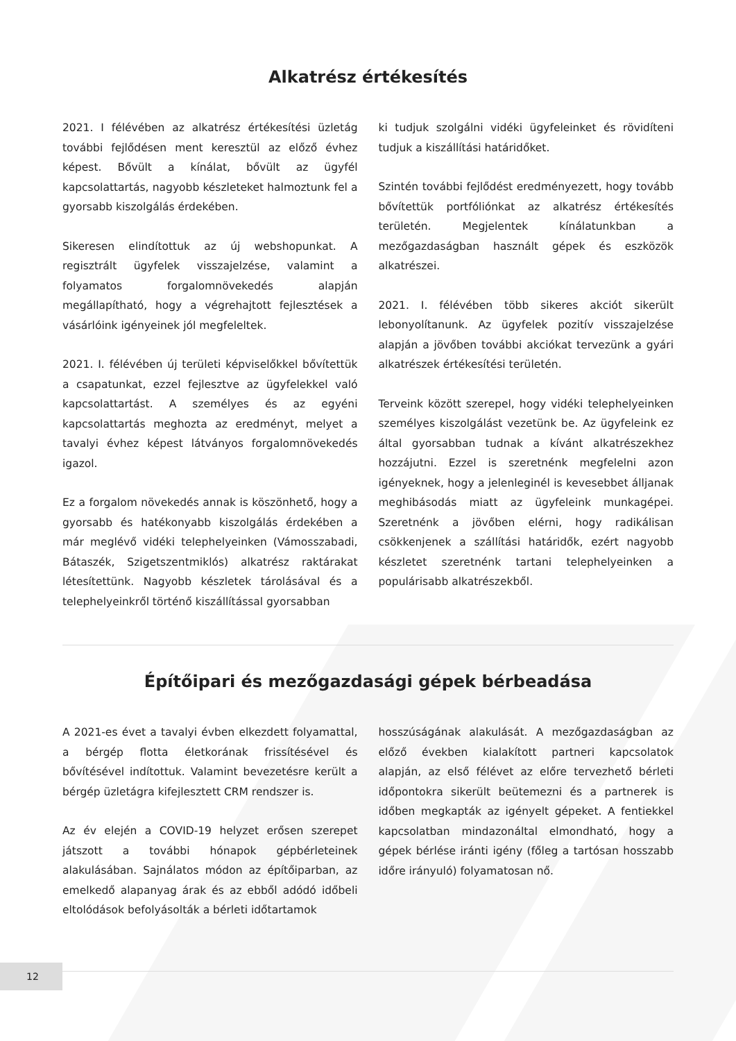Alkatrész értékesítés
2021. I félévében az alkatrész értékesítési üzletág további fejlődésen ment keresztül az előző évhez képest. Bővült a kínálat, bővült az ügyfél kapcsolattartás, nagyobb készleteket halmoztunk fel a gyorsabb kiszolgálás érdekében.
Sikeresen elindítottuk az új webshopunkat. A regisztrált ügyfelek visszajelzése, valamint a folyamatos forgalomnövekedés alapján megállapítható, hogy a végrehajtott fejlesztések a vásárlóink igényeinek jól megfeleltek.
2021. I. félévében új területi képviselőkkel bővítettük a csapatunkat, ezzel fejlesztve az ügyfelekkel való kapcsolattartást. A személyes és az egyéni kapcsolattartás meghozta az eredményt, melyet a tavalyi évhez képest látványos forgalomnövekedés igazol.
Ez a forgalom növekedés annak is köszönhető, hogy a gyorsabb és hatékonyabb kiszolgálás érdekében a már meglévő vidéki telephelyeinken (Vámosszabadi, Bátaszék, Szigetszentmiklós) alkatrész raktárakat létesítettünk. Nagyobb készletek tárolásával és a telephelyeinkről történő kiszállítással gyorsabban
ki tudjuk szolgálni vidéki ügyfeleinket és rövidíteni tudjuk a kiszállítási határidőket.
Szintén további fejlődést eredményezett, hogy tovább bővítettük portfóliónkat az alkatrész értékesítés területén. Megjelentek kínálatunkban a mezőgazdaságban használt gépek és eszközök alkatrészei.
2021. I. félévében több sikeres akciót sikerült lebonyolítanunk. Az ügyfelek pozitív visszajelzése alapján a jövőben további akciókat tervezünk a gyári alkatrészek értékesítési területén.
Terveink között szerepel, hogy vidéki telephelyeinken személyes kiszolgálást vezetünk be. Az ügyfeleink ez által gyorsabban tudnak a kívánt alkatrészekhez hozzájutni. Ezzel is szeretnénk megfelelni azon igényeknek, hogy a jelenleginél is kevesebbet álljanak meghibásodás miatt az ügyfeleink munkagépei. Szeretnénk a jövőben elérni, hogy radikálisan csökkenjenek a szállítási határidők, ezért nagyobb készletet szeretnénk tartani telephelyeinken a populárisabb alkatrészekből.
Építőipari és mezőgazdasági gépek bérbeadása
A 2021-es évet a tavalyi évben elkezdett folyamattal, a bérgép flotta életkorának frissítésével és bővítésével indítottuk. Valamint bevezetésre került a bérgép üzletágra kifejlesztett CRM rendszer is.
Az év elején a COVID-19 helyzet erősen szerepet játszott a további hónapok gépbérleteinek alakulásában. Sajnálatos módon az építőiparban, az emelkedő alapanyag árak és az ebből adódó időbeli eltolódások befolyásolták a bérleti időtartamok
hosszúságának alakulását. A mezőgazdaságban az előző években kialakított partneri kapcsolatok alapján, az első félévet az előre tervezhető bérleti időpontokra sikerült beütemezni és a partnerek is időben megkapták az igényelt gépeket. A fentiekkel kapcsolatban mindazonáltal elmondható, hogy a gépek bérlése iránti igény (főleg a tartósan hosszabb időre irányuló) folyamatosan nő.
12